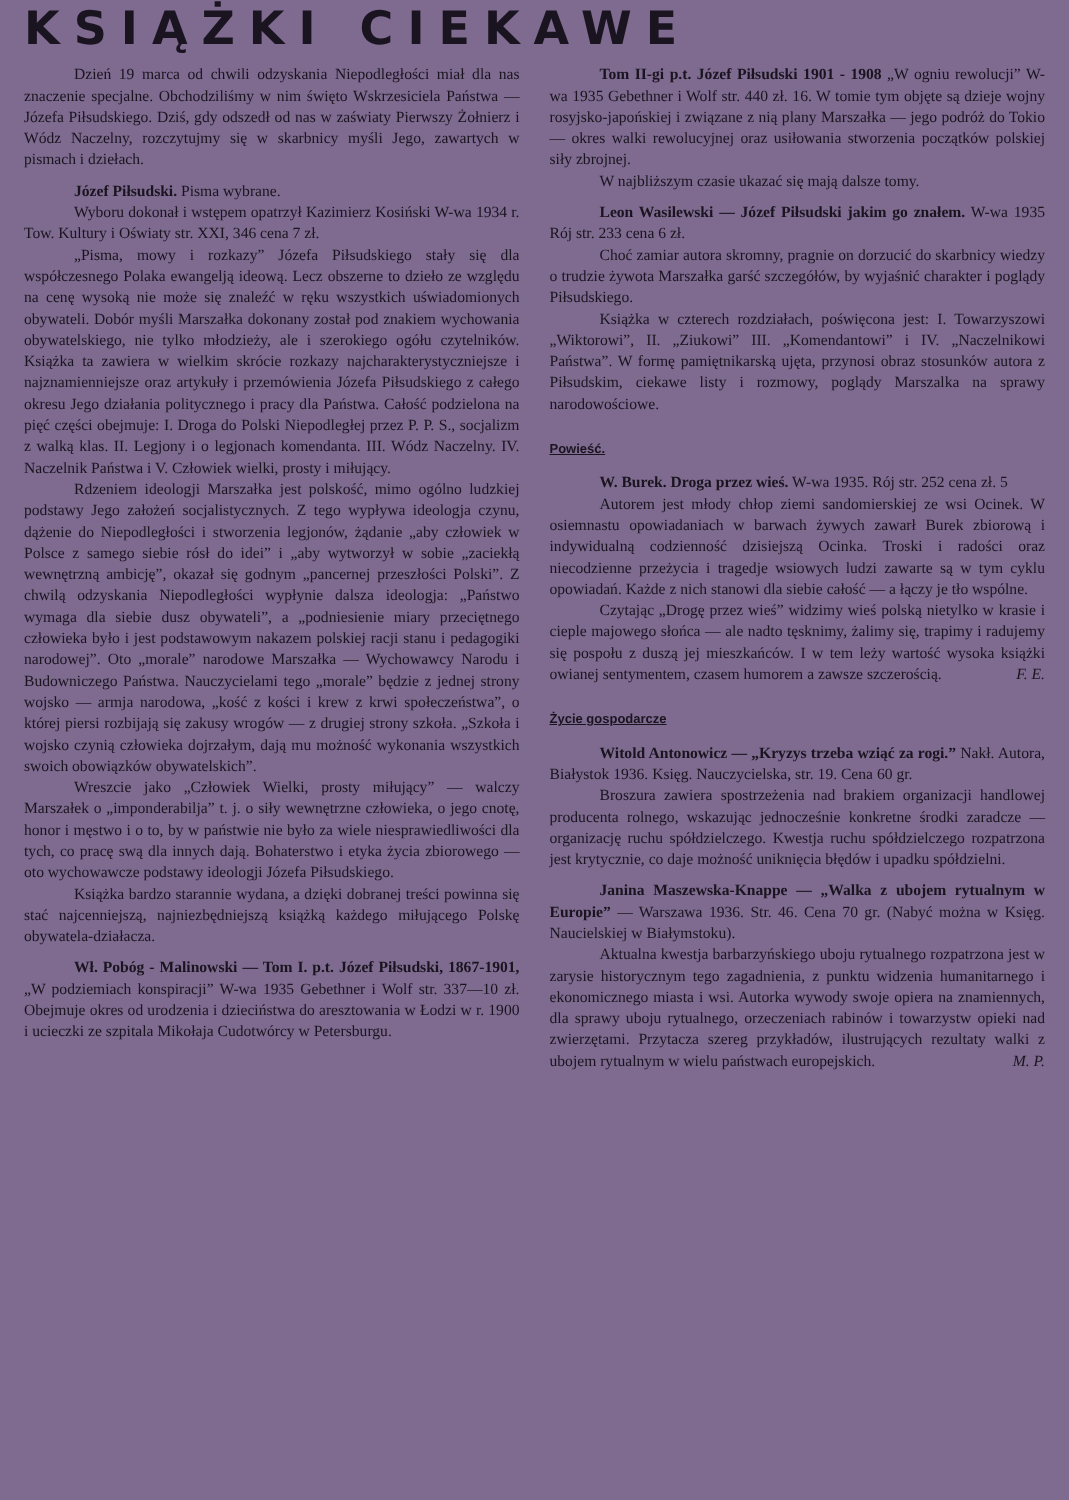KSIĄŻKI CIEKAWE
Dzień 19 marca od chwili odzyskania Niepodległości miał dla nas znaczenie specjalne. Obchodziliśmy w nim święto Wskrzesiciela Państwa — Józefa Piłsudskiego. Dziś, gdy odszedł od nas w zaświaty Pierwszy Żołnierz i Wódz Naczelny, rozczytujmy się w skarbnicy myśli Jego, zawartych w pismach i dziełach.
Józef Piłsudski. Pisma wybrane.
Wyboru dokonał i wstępem opatrzył Kazimierz Kosiński W-wa 1934 r. Tow. Kultury i Oświaty str. XXI, 346 cena 7 zł.
„Pisma, mowy i rozkazy” Józefa Piłsudskiego stały się dla współczesnego Polaka ewangelją ideową. Lecz obszerne to dzieło ze względu na cenę wysoką nie może się znaleźć w ręku wszystkich uświadomionych obywateli. Dobór myśli Marszałka dokonany został pod znakiem wychowania obywatelskiego, nie tylko młodzieży, ale i szerokiego ogółu czytelników. Książka ta zawiera w wielkim skrócie rozkazy najcharakterystyczniejsze i najznamienniejsze oraz artykuły i przemówienia Józefa Piłsudskiego z całego okresu Jego działania politycznego i pracy dla Państwa. Całość podzielona na pięć części obejmuje: I. Droga do Polski Niepodległej przez P. P. S., socjalizm z walką klas. II. Legjony i o legjonach komendanta. III. Wódz Naczelny. IV. Naczelnik Państwa i V. Człowiek wielki, prosty i miłujący.
Rdzeniem ideologji Marszałka jest polskość, mimo ogólno ludzkiej podstawy Jego założeń socjalistycznych. Z tego wypływa ideologja czynu, dążenie do Niepodległości i stworzenia legjonów, żądanie „aby człowiek w Polsce z samego siebie rósł do idei” i „aby wytworzył w sobie „zaciekłą wewnętrzną ambicję”, okazał się godnym „pancernej przeszłości Polski”. Z chwilą odzyskania Niepodległości wypłynie dalsza ideologja: „Państwo wymaga dla siebie dusz obywateli”, a „podniesienie miary przeciętnego człowieka było i jest podstawowym nakazem polskiej racji stanu i pedagogiki narodowej”. Oto „morale” narodowe Marszałka — Wychowawcy Narodu i Budowniczego Państwa. Nauczycielami tego „morale” będzie z jednej strony wojsko — armja narodowa, „kość z kości i krew z krwi społeczeństwa”, o której piersi rozbijają się zakusy wrogów — z drugiej strony szkoła. „Szkoła i wojsko czynią człowieka dojrzałym, dają mu możność wykonania wszystkich swoich obowiązków obywatelskich”.
Wreszcie jako „Człowiek Wielki, prosty miłujący” — walczy Marszałek o „imponderabilja” t. j. o siły wewnętrzne człowieka, o jego cnotę, honor i męstwo i o to, by w państwie nie było za wiele niesprawiedliwości dla tych, co pracę swą dla innych dają. Bohaterstwo i etyka życia zbiorowego — oto wychowawcze podstawy ideologji Józefa Piłsudskiego.
Książka bardzo starannie wydana, a dzięki dobranej treści powinna się stać najcenniejszą, najniezbędniejszą książką każdego miłującego Polskę obywatela-działacza.
Wł. Pobóg - Malinowski — Tom I. p.t. Józef Piłsudski, 1867-1901, „W podziemiach konspiracji” W-wa 1935 Gebethner i Wolf str. 337—10 zł. Obejmuje okres od urodzenia i dzieciństwa do aresztowania w Łodzi w r. 1900 i ucieczki ze szpitala Mikołaja Cudotwórcy w Petersburgu.
Tom II-gi p.t. Józef Piłsudski 1901 - 1908 „W ogniu rewolucji” W-wa 1935 Gebethner i Wolf str. 440 zł. 16. W tomie tym objęte są dzieje wojny rosyjsko-japońskiej i związane z nią plany Marszałka — jego podróż do Tokio — okres walki rewolucyjnej oraz usiłowania stworzenia początków polskiej siły zbrojnej.
W najbliższym czasie ukazać się mają dalsze tomy.
Leon Wasilewski — Józef Piłsudski jakim go znałem. W-wa 1935 Rój str. 233 cena 6 zł.
Choć zamiar autora skromny, pragnie on dorzucić do skarbnicy wiedzy o trudzie żywota Marszałka garść szczegółów, by wyjaśnić charakter i poglądy Piłsudskiego.
Książka w czterech rozdziałach, poświęcona jest: I. Towarzyszowi „Wiktorowi”, II. „Ziukowi” III. „Komendantowi” i IV. „Naczelnikowi Państwa”. W formę pamiętnikarską ujęta, przynosi obraz stosunków autora z Piłsudskim, ciekawe listy i rozmowy, poglądy Marszalka na sprawy narodowościowe.
Powieść.
W. Burek. Droga przez wieś. W-wa 1935. Rój str. 252 cena zł. 5
Autorem jest młody chłop ziemi sandomierskiej ze wsi Ocinek. W osiemnastu opowiadaniach w barwach żywych zawarł Burek zbiorową i indywidualną codzienność dzisiejszą Ocinka. Troski i radości oraz niecodzienne przeżycia i tragedje wsiowych ludzi zawarte są w tym cyklu opowiadań. Każde z nich stanowi dla siebie całość — a łączy je tło wspólne.
Czytając „Drogę przez wieś” widzimy wieś polską nietylko w krasie i cieple majowego słońca — ale nadto tęsknimy, żalimy się, trapimy i radujemy się pospołu z duszą jej mieszkańców. I w tem leży wartość wysoka książki owianej sentymentem, czasem humorem a zawsze szczerością. F. E.
Życie gospodarcze
Witold Antonowicz — „Kryzys trzeba wziąć za rogi.” Nakł. Autora, Białystok 1936. Księg. Nauczycielska, str. 19. Cena 60 gr.
Broszura zawiera spostrzeżenia nad brakiem organizacji handlowej producenta rolnego, wskazując jednocześnie konkretne środki zaradcze — organizację ruchu spółdzielczego. Kwestja ruchu spółdzielczego rozpatrzona jest krytycznie, co daje możność uniknięcia błędów i upadku spółdzielni.
Janina Maszewska-Knappe — „Walka z ubojem rytualnym w Europie” — Warszawa 1936. Str. 46. Cena 70 gr. (Nabyć można w Księg. Naucielskiej w Białymstoku).
Aktualna kwestja barbarzyńskiego uboju rytualnego rozpatrzona jest w zarysie historycznym tego zagadnienia, z punktu widzenia humanitarnego i ekonomicznego miasta i wsi. Autorka wywody swoje opiera na znamiennych, dla sprawy uboju rytualnego, orzeczeniach rabinów i towarzystw opieki nad zwierzętami. Przytacza szereg przykładów, ilustrujących rezultaty walki z ubojem rytualnym w wielu państwach europejskich. M. P.